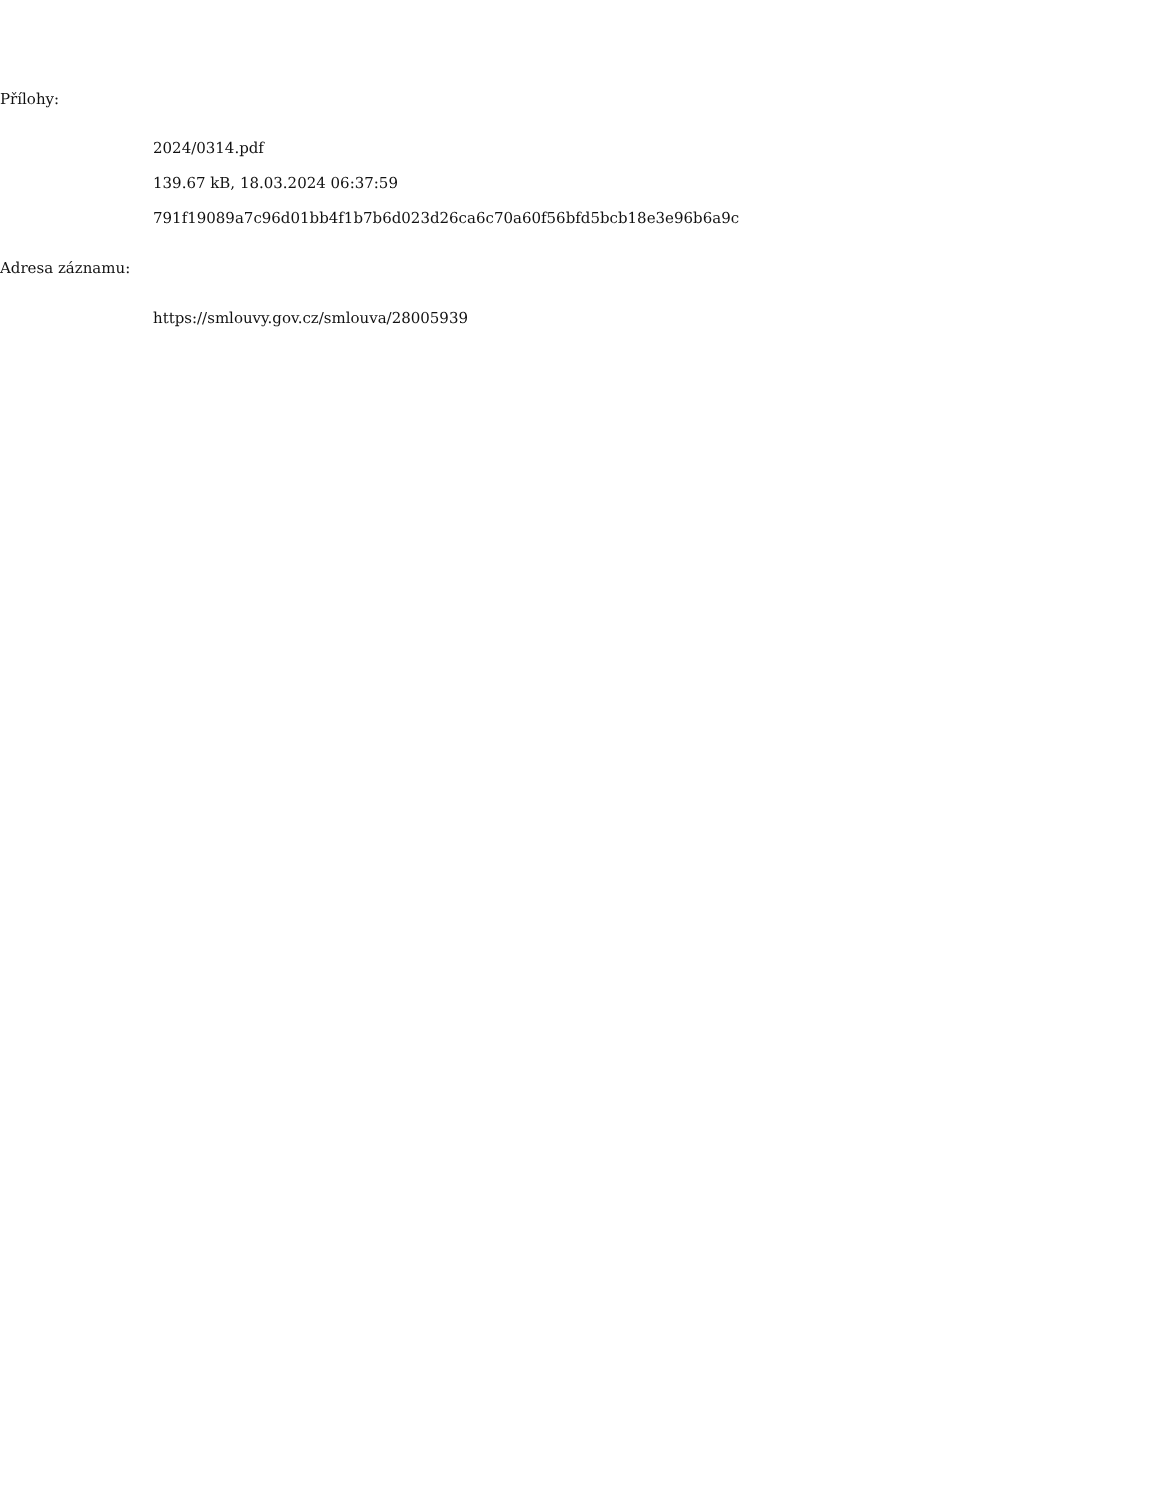Přílohy:
2024/0314.pdf
139.67 kB, 18.03.2024 06:37:59
791f19089a7c96d01bb4f1b7b6d023d26ca6c70a60f56bfd5bcb18e3e96b6a9c
Adresa záznamu:
https://smlouvy.gov.cz/smlouva/28005939